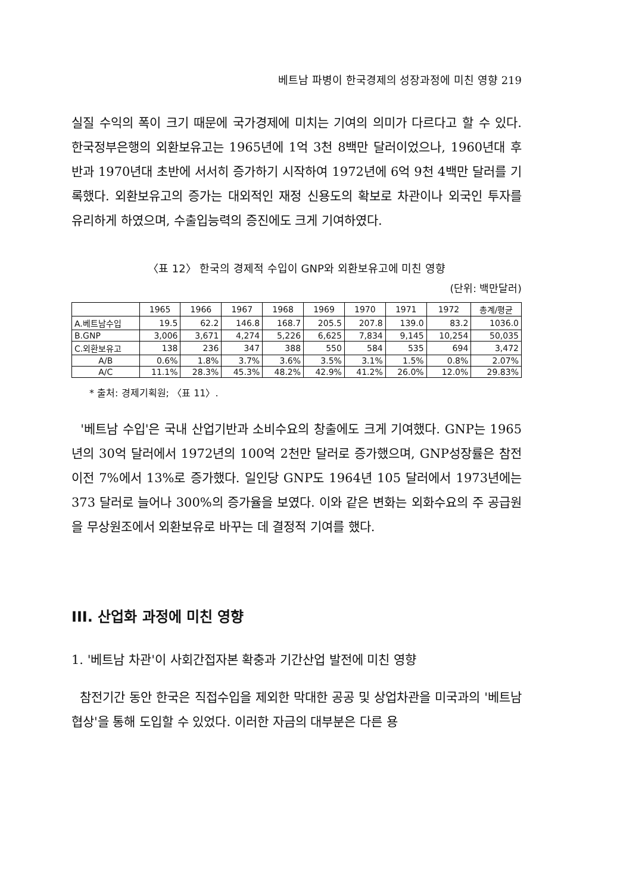베트남 파병이 한국경제의 성장과정에 미친 영향 219
실질 수익의 폭이 크기 때문에 국가경제에 미치는 기여의 의미가 다르다고 할 수 있다. 한국정부은행의 외환보유고는 1965년에 1억 3천 8백만 달러이었으나, 1960년대 후반과 1970년대 초반에 서서히 증가하기 시작하여 1972년에 6억 9천 4백만 달러를 기록했다. 외환보유고의 증가는 대외적인 재정 신용도의 확보로 차관이나 외국인 투자를 유리하게 하였으며, 수출입능력의 증진에도 크게 기여하였다.
〈표 12〉 한국의 경제적 수입이 GNP와 외환보유고에 미친 영향
(단위: 백만달러)
| | 1965 | 1966 | 1967 | 1968 | 1969 | 1970 | 1971 | 1972 | 총계/평균 |
| --- | --- | --- | --- | --- | --- | --- | --- | --- | --- |
| A.베트남수입 | 19.5 | 62.2 | 146.8 | 168.7 | 205.5 | 207.8 | 139.0 | 83.2 | 1036.0 |
| B.GNP | 3,006 | 3,671 | 4,274 | 5,226 | 6,625 | 7,834 | 9,145 | 10,254 | 50,035 |
| C.외환보유고 | 138 | 236 | 347 | 388 | 550 | 584 | 535 | 694 | 3,472 |
| A/B | 0.6% | 1.8% | 3.7% | 3.6% | 3.5% | 3.1% | 1.5% | 0.8% | 2.07% |
| A/C | 11.1% | 28.3% | 45.3% | 48.2% | 42.9% | 41.2% | 26.0% | 12.0% | 29.83% |
* 출처: 경제기획원; 〈표 11〉.
'베트남 수입'은 국내 산업기반과 소비수요의 창출에도 크게 기여했다. GNP는 1965년의 30억 달러에서 1972년의 100억 2천만 달러로 증가했으며, GNP성장률은 참전 이전 7%에서 13%로 증가했다. 일인당 GNP도 1964년 105 달러에서 1973년에는 373 달러로 늘어나 300%의 증가율을 보였다. 이와 같은 변화는 외화수요의 주 공급원을 무상원조에서 외환보유로 바꾸는 데 결정적 기여를 했다.
III. 산업화 과정에 미친 영향
1. '베트남 차관'이 사회간접자본 확충과 기간산업 발전에 미친 영향
참전기간 동안 한국은 직접수입을 제외한 막대한 공공 및 상업차관을 미국과의 '베트남 협상'을 통해 도입할 수 있었다. 이러한 자금의 대부분은 다른 용